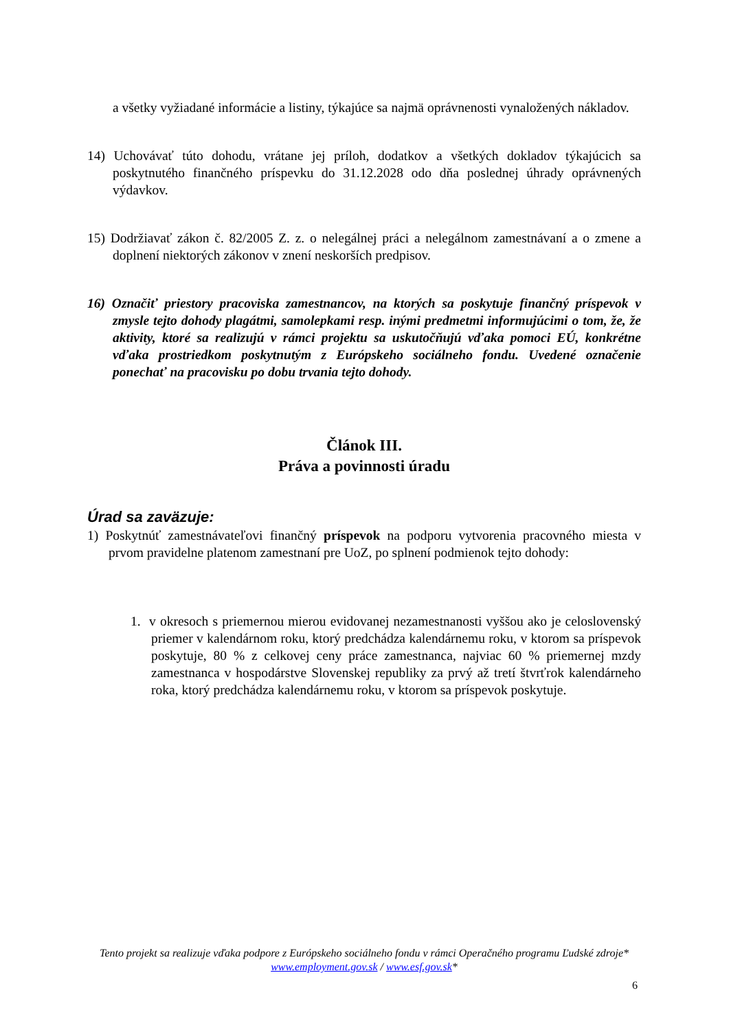a všetky vyžiadané informácie a listiny, týkajúce sa najmä oprávnenosti vynaložených nákladov.
14) Uchovávať túto dohodu, vrátane jej príloh, dodatkov a všetkých dokladov týkajúcich sa poskytnutého finančného príspevku do 31.12.2028 odo dňa poslednej úhrady oprávnených výdavkov.
15) Dodržiavať zákon č. 82/2005 Z. z. o nelegálnej práci a nelegálnom zamestnávaní a o zmene a doplnení niektorých zákonov v znení neskorších predpisov.
16) Označiť priestory pracoviska zamestnancov, na ktorých sa poskytuje finančný príspevok v zmysle tejto dohody plagátmi, samolepkami resp. inými predmetmi informujúcimi o tom, že, že aktivity, ktoré sa realizujú v rámci projektu sa uskutočňujú vďaka pomoci EÚ, konkrétne vďaka prostriedkom poskytnutým z Európskeho sociálneho fondu. Uvedené označenie ponechať na pracovisku po dobu trvania tejto dohody.
Článok III.
Práva a povinnosti úradu
Úrad sa zaväzuje:
1) Poskytnúť zamestnávateľovi finančný príspevok na podporu vytvorenia pracovného miesta v prvom pravidelne platenom zamestnaní pre UoZ, po splnení podmienok tejto dohody:
1. v okresoch s priemernou mierou evidovanej nezamestnanosti vyššou ako je celoslovenský priemer v kalendárnom roku, ktorý predchádza kalendárnemu roku, v ktorom sa príspevok poskytuje, 80 % z celkovej ceny práce zamestnanca, najviac 60 % priemernej mzdy zamestnanca v hospodárstve Slovenskej republiky za prvý až tretí štvrťrok kalendárneho roka, ktorý predchádza kalendárnemu roku, v ktorom sa príspevok poskytuje.
Tento projekt sa realizuje vďaka podpore z Európskeho sociálneho fondu v rámci Operačného programu Ľudské zdroje*
www.employment.gov.sk / www.esf.gov.sk*
6